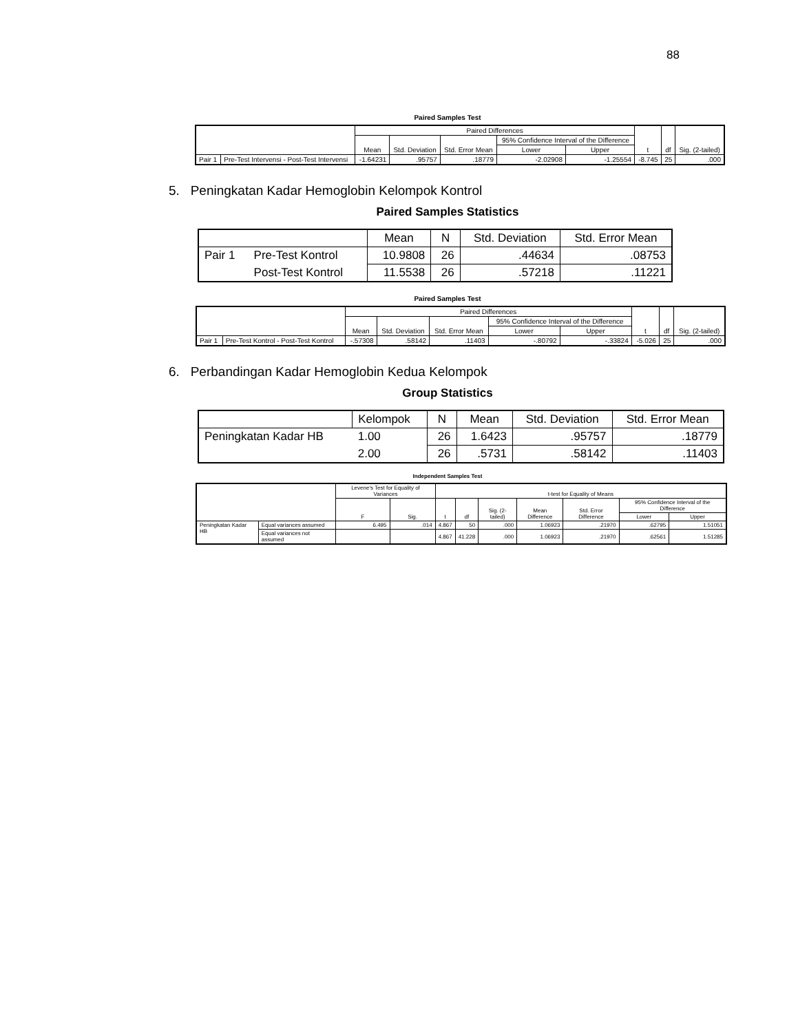88
Paired Samples Test
| | | Paired Differences | | | | | t | df | Sig. (2-tailed) |
| --- | --- | --- | --- | --- | --- | --- | --- | --- | --- |
| | | Mean | Std. Deviation | Std. Error Mean | 95% Confidence Interval of the Difference | | | | |
| | | | | | Lower | Upper | | | |
| Pair 1 | Pre-Test Intervensi - Post-Test Intervensi | -1.64231 | .95757 | .18779 | -2.02908 | -1.25554 | -8.745 | 25 | .000 |
5. Peningkatan Kadar Hemoglobin Kelompok Kontrol
Paired Samples Statistics
| | | Mean | N | Std. Deviation | Std. Error Mean |
| --- | --- | --- | --- | --- | --- |
| Pair 1 | Pre-Test Kontrol | 10.9808 | 26 | .44634 | .08753 |
| | Post-Test Kontrol | 11.5538 | 26 | .57218 | .11221 |
Paired Samples Test
| | | Paired Differences | | | | | t | df | Sig. (2-tailed) |
| --- | --- | --- | --- | --- | --- | --- | --- | --- | --- |
| | | Mean | Std. Deviation | Std. Error Mean | 95% Confidence Interval of the Difference | | | | |
| | | | | | Lower | Upper | | | |
| Pair 1 | Pre-Test Kontrol - Post-Test Kontrol | -.57308 | .58142 | .11403 | -.80792 | -.33824 | -5.026 | 25 | .000 |
6. Perbandingan Kadar Hemoglobin Kedua Kelompok
Group Statistics
| | Kelompok | N | Mean | Std. Deviation | Std. Error Mean |
| --- | --- | --- | --- | --- | --- |
| Peningkatan Kadar HB | 1.00 | 26 | 1.6423 | .95757 | .18779 |
| | 2.00 | 26 | .5731 | .58142 | .11403 |
Independent Samples Test
| | | Levene's Test for Equality of Variances | | t-test for Equality of Means | | | | | | |
| --- | --- | --- | --- | --- | --- | --- | --- | --- | --- | --- |
| | | F | Sig. | t | df | Sig. (2-tailed) | Mean Difference | Std. Error Difference | 95% Confidence Interval of the Difference | |
| | | | | | | | | | Lower | Upper |
| Peningkatan Kadar HB | Equal variances assumed | 6.495 | .014 | 4.867 | 50 | .000 | 1.06923 | .21970 | .62795 | 1.51051 |
| | Equal variances not assumed | | | 4.867 | 41.228 | .000 | 1.06923 | .21970 | .62561 | 1.51285 |